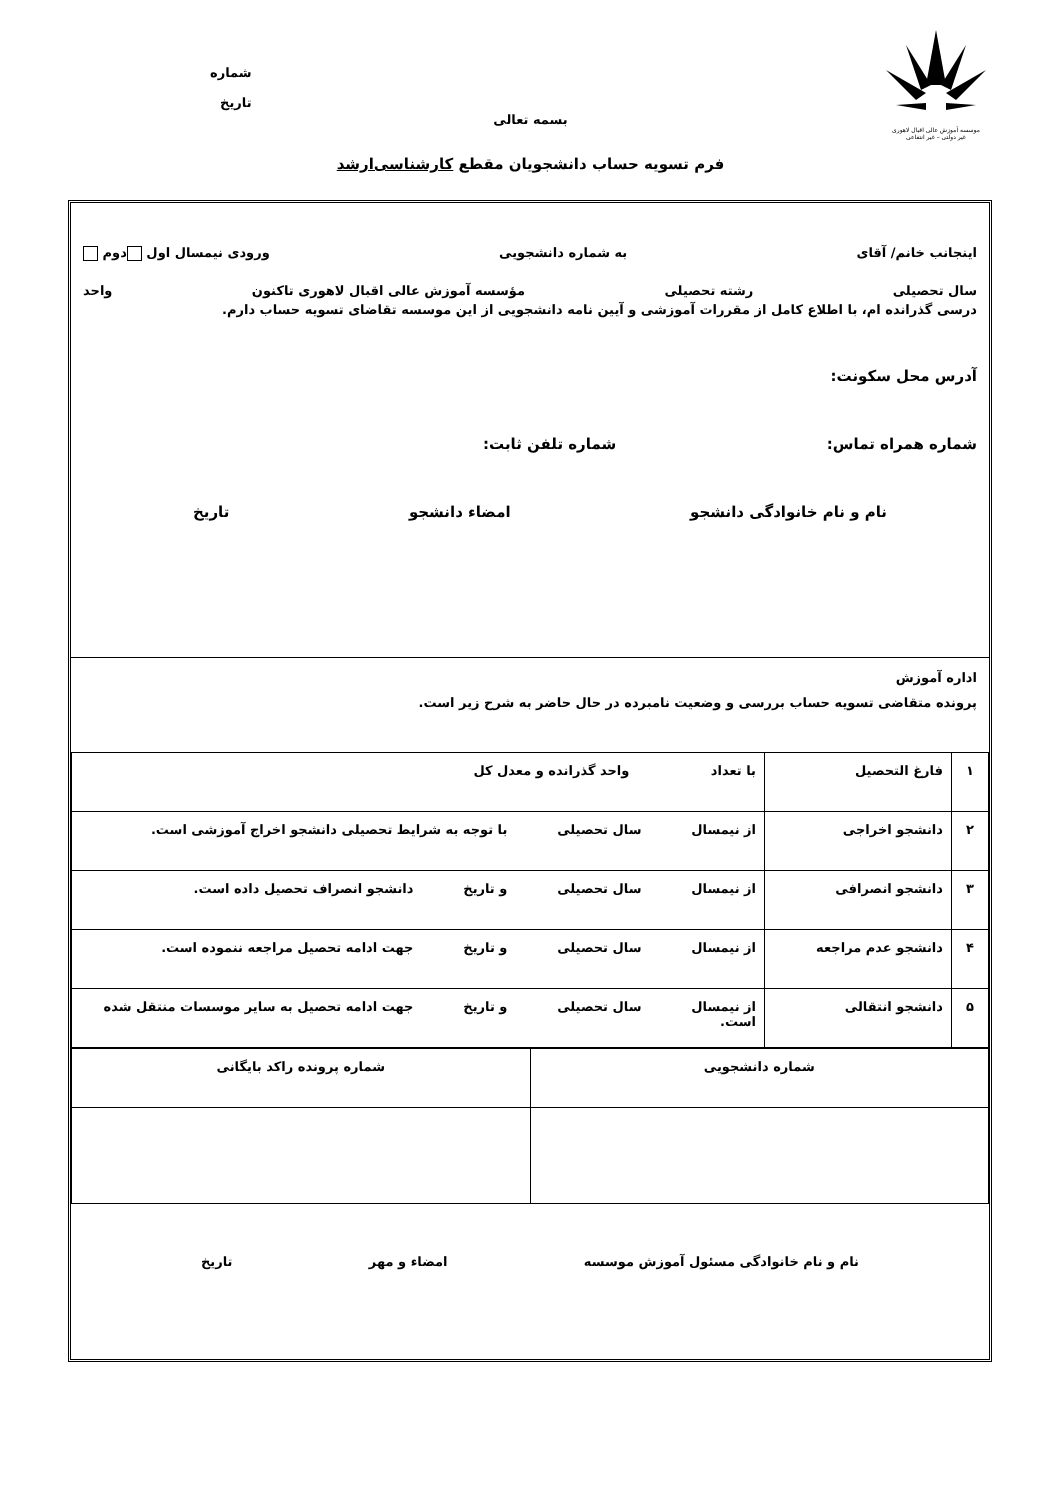موسسه آموزش عالی اقبال لاهوری
غیر دولتی – غیر انتفاعی
شماره
تاریخ
بسمه تعالی
فرم تسویه حساب دانشجویان مقطع کارشناسی‌ارشد
اینجانب خانم/ آقای به شماره دانشجویی ورودی نیمسال اول دوم
سال تحصیلی رشته تحصیلی مؤسسه آموزش عالی اقبال لاهوری تاکنون واحد
درسی گذرانده ام، با اطلاع کامل از مقررات آموزشی و آیین نامه دانشجویی از این موسسه تقاضای تسویه حساب دارم.
آدرس محل سکونت:
شماره همراه تماس: شماره تلفن ثابت:
نام و نام خانوادگی دانشجو امضاء دانشجو تاریخ
اداره آموزش
پرونده متقاضی تسویه حساب بررسی و وضعیت نامبرده در حال حاضر به شرح زیر است.
| ۱ | فارغ التحصیل | با تعداد واحد گذرانده و معدل کل |
| ۲ | دانشجو اخراجی | از نیمسال سال تحصیلی با توجه به شرایط تحصیلی دانشجو اخراج آموزشی است. |
| ۳ | دانشجو انصرافی | از نیمسال سال تحصیلی و تاریخ دانشجو انصراف تحصیل داده است. |
| ۴ | دانشجو عدم مراجعه | از نیمسال سال تحصیلی و تاریخ جهت ادامه تحصیل مراجعه ننموده است. |
| ۵ | دانشجو انتقالی | از نیمسال سال تحصیلی و تاریخ جهت ادامه تحصیل به سایر موسسات منتقل شده است. |
| شماره دانشجویی | شماره پرونده راکد بایگانی |
نام و نام خانوادگی مسئول آموزش موسسه امضاء و مهر تاریخ